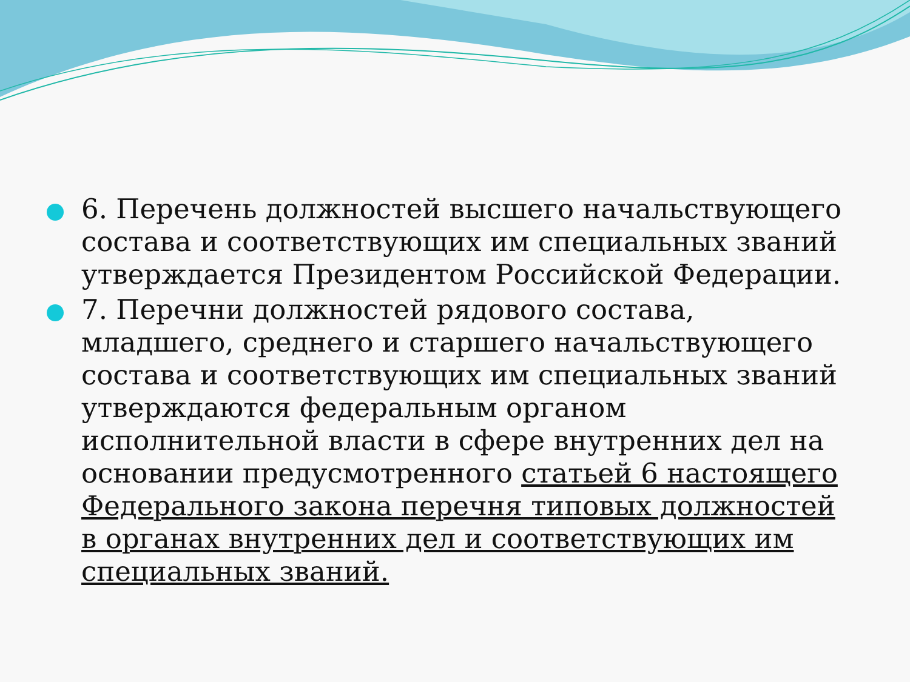6. Перечень должностей высшего начальствующего состава и соответствующих им специальных званий утверждается Президентом Российской Федерации.
7. Перечни должностей рядового состава, младшего, среднего и старшего начальствующего состава и соответствующих им специальных званий утверждаются федеральным органом исполнительной власти в сфере внутренних дел на основании предусмотренного статьей 6 настоящего Федерального закона перечня типовых должностей в органах внутренних дел и соответствующих им специальных званий.